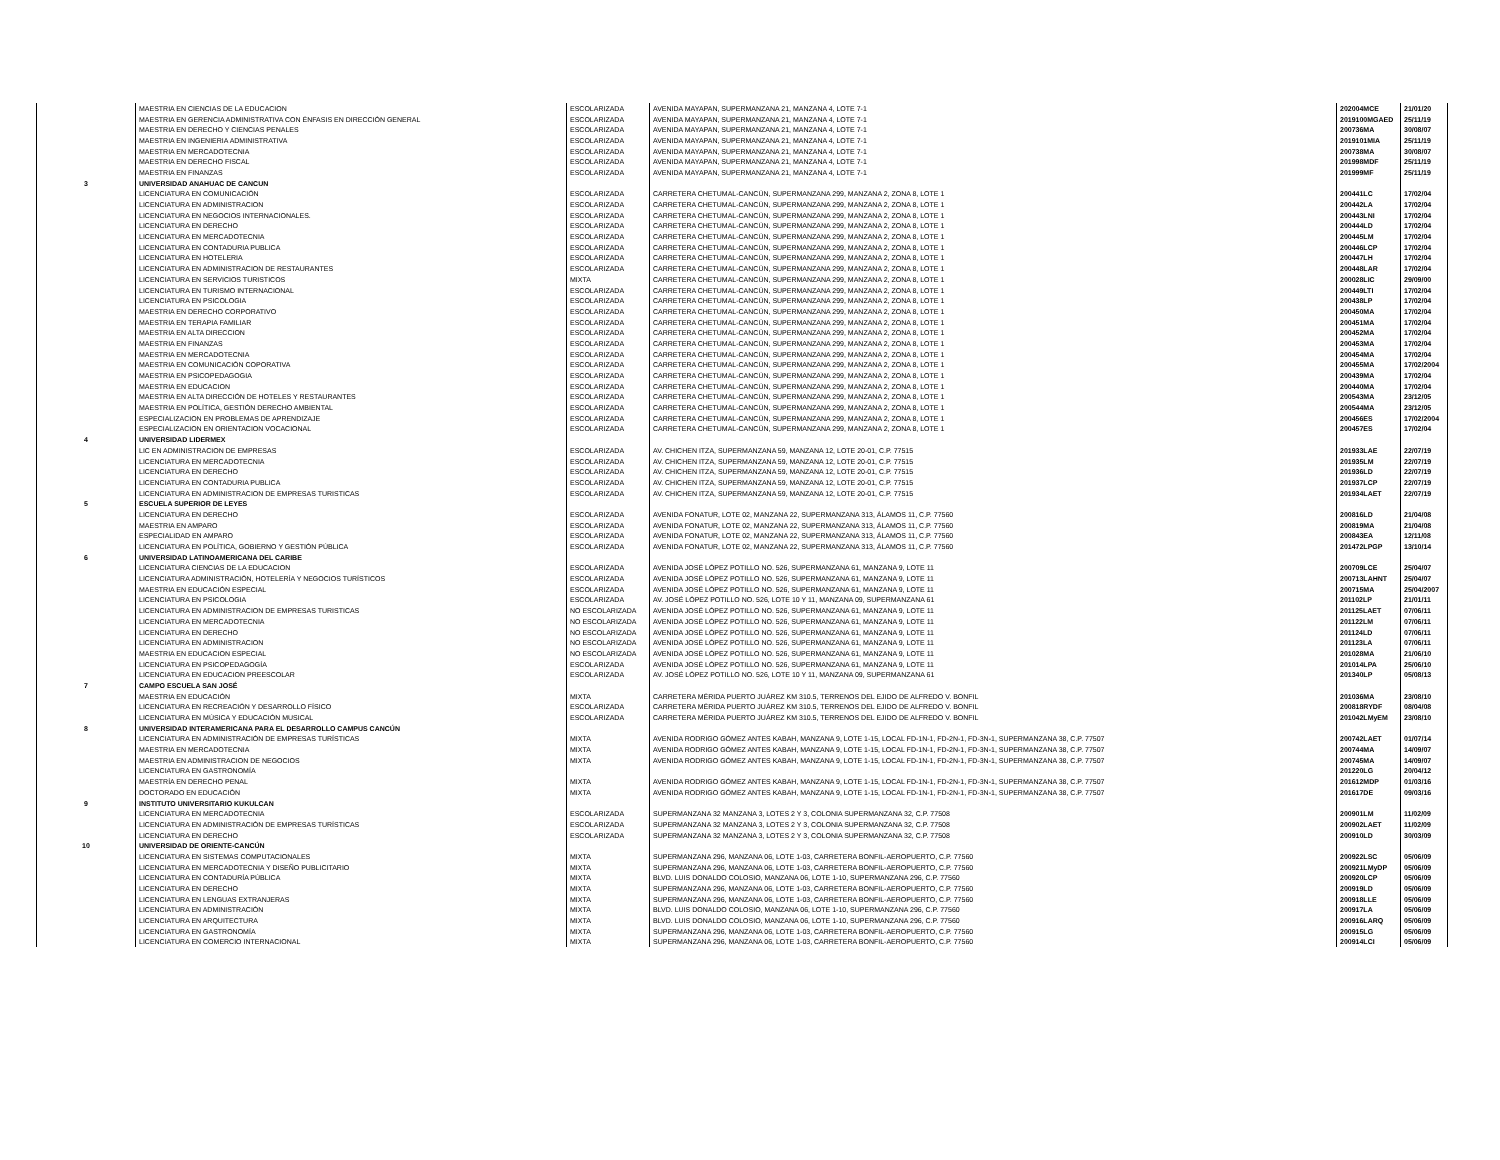| | MAESTRIA EN CIENCIAS DE LA EDUCACION | ESCOLARIZADA | AVENIDA MAYAPAN, SUPERMANZANA 21, MANZANA 4, LOTE 7-1 | 202004MCE | 21/01/20 |
| | MAESTRIA EN GERENCIA ADMINISTRATIVA CON ÉNFASIS EN DIRECCIÓN GENERAL | ESCOLARIZADA | AVENIDA MAYAPAN, SUPERMANZANA 21, MANZANA 4, LOTE 7-1 | 2019100MGAED | 25/11/19 |
| | MAESTRIA EN DERECHO Y CIENCIAS PENALES | ESCOLARIZADA | AVENIDA MAYAPAN, SUPERMANZANA 21, MANZANA 4, LOTE 7-1 | 200736MA | 30/08/07 |
| | MAESTRIA EN INGENIERIA ADMINISTRATIVA | ESCOLARIZADA | AVENIDA MAYAPAN, SUPERMANZANA 21, MANZANA 4, LOTE 7-1 | 2019101MIA | 25/11/19 |
| | MAESTRIA EN MERCADOTECNIA | ESCOLARIZADA | AVENIDA MAYAPAN, SUPERMANZANA 21, MANZANA 4, LOTE 7-1 | 200738MA | 30/08/07 |
| | MAESTRIA EN DERECHO FISCAL | ESCOLARIZADA | AVENIDA MAYAPAN, SUPERMANZANA 21, MANZANA 4, LOTE 7-1 | 201998MDF | 25/11/19 |
| | MAESTRIA EN FINANZAS | ESCOLARIZADA | AVENIDA MAYAPAN, SUPERMANZANA 21, MANZANA 4, LOTE 7-1 | 201999MF | 25/11/19 |
| 3 | UNIVERSIDAD ANAHUAC DE CANCUN | | | | |
| | LICENCIATURA EN COMUNICACIÓN | ESCOLARIZADA | CARRETERA CHETUMAL-CANCÚN, SUPERMANZANA 299, MANZANA 2, ZONA 8, LOTE 1 | 200441LC | 17/02/04 |
| | LICENCIATURA EN ADMINISTRACION | ESCOLARIZADA | CARRETERA CHETUMAL-CANCÚN, SUPERMANZANA 299, MANZANA 2, ZONA 8, LOTE 1 | 200442LA | 17/02/04 |
| | LICENCIATURA EN NEGOCIOS INTERNACIONALES. | ESCOLARIZADA | CARRETERA CHETUMAL-CANCÚN, SUPERMANZANA 299, MANZANA 2, ZONA 8, LOTE 1 | 200443LNI | 17/02/04 |
| | LICENCIATURA EN DERECHO | ESCOLARIZADA | CARRETERA CHETUMAL-CANCÚN, SUPERMANZANA 299, MANZANA 2, ZONA 8, LOTE 1 | 200444LD | 17/02/04 |
| | LICENCIATURA EN MERCADOTECNIA | ESCOLARIZADA | CARRETERA CHETUMAL-CANCÚN, SUPERMANZANA 299, MANZANA 2, ZONA 8, LOTE 1 | 200445LM | 17/02/04 |
| | LICENCIATURA EN CONTADURIA PUBLICA | ESCOLARIZADA | CARRETERA CHETUMAL-CANCÚN, SUPERMANZANA 299, MANZANA 2, ZONA 8, LOTE 1 | 200446LCP | 17/02/04 |
| | LICENCIATURA EN HOTELERIA | ESCOLARIZADA | CARRETERA CHETUMAL-CANCÚN, SUPERMANZANA 299, MANZANA 2, ZONA 8, LOTE 1 | 200447LH | 17/02/04 |
| | LICENCIATURA EN ADMINISTRACION DE RESTAURANTES | ESCOLARIZADA | CARRETERA CHETUMAL-CANCÚN, SUPERMANZANA 299, MANZANA 2, ZONA 8, LOTE 1 | 200448LAR | 17/02/04 |
| | LICENCIATURA EN SERVICIOS TURISTICOS | MIXTA | CARRETERA CHETUMAL-CANCÚN, SUPERMANZANA 299, MANZANA 2, ZONA 8, LOTE 1 | 200028LIC | 29/09/00 |
| | LICENCIATURA EN TURISMO INTERNACIONAL | ESCOLARIZADA | CARRETERA CHETUMAL-CANCÚN, SUPERMANZANA 299, MANZANA 2, ZONA 8, LOTE 1 | 200449LTI | 17/02/04 |
| | LICENCIATURA EN PSICOLOGIA | ESCOLARIZADA | CARRETERA CHETUMAL-CANCÚN, SUPERMANZANA 299, MANZANA 2, ZONA 8, LOTE 1 | 200438LP | 17/02/04 |
| | MAESTRIA EN DERECHO CORPORATIVO | ESCOLARIZADA | CARRETERA CHETUMAL-CANCÚN, SUPERMANZANA 299, MANZANA 2, ZONA 8, LOTE 1 | 200450MA | 17/02/04 |
| | MAESTRIA EN TERAPIA FAMILIAR | ESCOLARIZADA | CARRETERA CHETUMAL-CANCÚN, SUPERMANZANA 299, MANZANA 2, ZONA 8, LOTE 1 | 200451MA | 17/02/04 |
| | MAESTRIA EN ALTA DIRECCION | ESCOLARIZADA | CARRETERA CHETUMAL-CANCÚN, SUPERMANZANA 299, MANZANA 2, ZONA 8, LOTE 1 | 200452MA | 17/02/04 |
| | MAESTRIA EN FINANZAS | ESCOLARIZADA | CARRETERA CHETUMAL-CANCÚN, SUPERMANZANA 299, MANZANA 2, ZONA 8, LOTE 1 | 200453MA | 17/02/04 |
| | MAESTRIA EN MERCADOTECNIA | ESCOLARIZADA | CARRETERA CHETUMAL-CANCÚN, SUPERMANZANA 299, MANZANA 2, ZONA 8, LOTE 1 | 200454MA | 17/02/04 |
| | MAESTRIA EN COMUNICACIÓN COPORATIVA | ESCOLARIZADA | CARRETERA CHETUMAL-CANCÚN, SUPERMANZANA 299, MANZANA 2, ZONA 8, LOTE 1 | 200455MA | 17/02/2004 |
| | MAESTRIA EN PSICOPEDAGOGIA | ESCOLARIZADA | CARRETERA CHETUMAL-CANCÚN, SUPERMANZANA 299, MANZANA 2, ZONA 8, LOTE 1 | 200439MA | 17/02/04 |
| | MAESTRIA EN EDUCACION | ESCOLARIZADA | CARRETERA CHETUMAL-CANCÚN, SUPERMANZANA 299, MANZANA 2, ZONA 8, LOTE 1 | 200440MA | 17/02/04 |
| | MAESTRIA EN ALTA DIRECCIÓN DE HOTELES Y RESTAURANTES | ESCOLARIZADA | CARRETERA CHETUMAL-CANCÚN, SUPERMANZANA 299, MANZANA 2, ZONA 8, LOTE 1 | 200543MA | 23/12/05 |
| | MAESTRIA EN POLÍTICA, GESTIÓN DERECHO AMBIENTAL | ESCOLARIZADA | CARRETERA CHETUMAL-CANCÚN, SUPERMANZANA 299, MANZANA 2, ZONA 8, LOTE 1 | 200544MA | 23/12/05 |
| | ESPECIALIZACION EN PROBLEMAS DE APRENDIZAJE | ESCOLARIZADA | CARRETERA CHETUMAL-CANCÚN, SUPERMANZANA 299, MANZANA 2, ZONA 8, LOTE 1 | 200456ES | 17/02/2004 |
| | ESPECIALIZACION EN ORIENTACION VOCACIONAL | ESCOLARIZADA | CARRETERA CHETUMAL-CANCÚN, SUPERMANZANA 299, MANZANA 2, ZONA 8, LOTE 1 | 200457ES | 17/02/04 |
| 4 | UNIVERSIDAD LIDERMEX | | | | |
| | LIC EN ADMINISTRACION DE EMPRESAS | ESCOLARIZADA | AV. CHICHEN ITZA, SUPERMANZANA 59, MANZANA 12, LOTE 20-01, C.P. 77515 | 201933LAE | 22/07/19 |
| | LICENCIATURA EN MERCADOTECNIA | ESCOLARIZADA | AV. CHICHEN ITZA, SUPERMANZANA 59, MANZANA 12, LOTE 20-01, C.P. 77515 | 201935LM | 22/07/19 |
| | LICENCIATURA EN DERECHO | ESCOLARIZADA | AV. CHICHEN ITZA, SUPERMANZANA 59, MANZANA 12, LOTE 20-01, C.P. 77515 | 201936LD | 22/07/19 |
| | LICENCIATURA EN CONTADURIA PUBLICA | ESCOLARIZADA | AV. CHICHEN ITZA, SUPERMANZANA 59, MANZANA 12, LOTE 20-01, C.P. 77515 | 201937LCP | 22/07/19 |
| | LICENCIATURA EN ADMINISTRACION DE EMPRESAS TURISTICAS | ESCOLARIZADA | AV. CHICHEN ITZA, SUPERMANZANA 59, MANZANA 12, LOTE 20-01, C.P. 77515 | 201934LAET | 22/07/19 |
| 5 | ESCUELA SUPERIOR DE LEYES | | | | |
| | LICENCIATURA EN DERECHO | ESCOLARIZADA | AVENIDA FONATUR, LOTE 02, MANZANA 22, SUPERMANZANA 313, ÁLAMOS 11, C.P. 77560 | 200816LD | 21/04/08 |
| | MAESTRIA EN AMPARO | ESCOLARIZADA | AVENIDA FONATUR, LOTE 02, MANZANA 22, SUPERMANZANA 313, ÁLAMOS 11, C.P. 77560 | 200819MA | 21/04/08 |
| | ESPECIALIDAD EN AMPARO | ESCOLARIZADA | AVENIDA FONATUR, LOTE 02, MANZANA 22, SUPERMANZANA 313, ÁLAMOS 11, C.P. 77560 | 200843EA | 12/11/08 |
| | LICENCIATURA EN POLÍTICA, GOBIERNO Y GESTIÓN PÚBLICA | ESCOLARIZADA | AVENIDA FONATUR, LOTE 02, MANZANA 22, SUPERMANZANA 313, ÁLAMOS 11, C.P. 77560 | 201472LPGP | 13/10/14 |
| 6 | UNIVERSIDAD LATINOAMERICANA DEL CARIBE | | | | |
| | LICENCIATURA CIENCIAS DE LA EDUCACION | ESCOLARIZADA | AVENIDA JOSÉ LÓPEZ POTILLO NO. 526, SUPERMANZANA 61, MANZANA 9, LOTE 11 | 200709LCE | 25/04/07 |
| | LICENCIATURA ADMINISTRACIÓN, HOTELERÍA Y NEGOCIOS TURÍSTICOS | ESCOLARIZADA | AVENIDA JOSÉ LÓPEZ POTILLO NO. 526, SUPERMANZANA 61, MANZANA 9, LOTE 11 | 200713LAHNT | 25/04/07 |
| | MAESTRIA EN EDUCACIÓN ESPECIAL | ESCOLARIZADA | AVENIDA JOSÉ LÓPEZ POTILLO NO. 526, SUPERMANZANA 61, MANZANA 9, LOTE 11 | 200715MA | 25/04/2007 |
| | LICENCIATURA EN PSICOLOGIA | ESCOLARIZADA | AV. JOSÉ LÓPEZ POTILLO NO. 526, LOTE 10 Y 11, MANZANA 09, SUPERMANZANA 61 | 201102LP | 21/01/11 |
| | LICENCIATURA EN ADMINISTRACION DE EMPRESAS TURISTICAS | NO ESCOLARIZADA | AVENIDA JOSÉ LÓPEZ POTILLO NO. 526, SUPERMANZANA 61, MANZANA 9, LOTE 11 | 201125LAET | 07/06/11 |
| | LICENCIATURA EN MERCADOTECNIA | NO ESCOLARIZADA | AVENIDA JOSÉ LÓPEZ POTILLO NO. 526, SUPERMANZANA 61, MANZANA 9, LOTE 11 | 201122LM | 07/06/11 |
| | LICENCIATURA EN DERECHO | NO ESCOLARIZADA | AVENIDA JOSÉ LÓPEZ POTILLO NO. 526, SUPERMANZANA 61, MANZANA 9, LOTE 11 | 201124LD | 07/06/11 |
| | LICENCIATURA EN ADMINISTRACION | NO ESCOLARIZADA | AVENIDA JOSÉ LÓPEZ POTILLO NO. 526, SUPERMANZANA 61, MANZANA 9, LOTE 11 | 201123LA | 07/06/11 |
| | MAESTRIA EN EDUCACION ESPECIAL | NO ESCOLARIZADA | AVENIDA JOSÉ LÓPEZ POTILLO NO. 526, SUPERMANZANA 61, MANZANA 9, LOTE 11 | 201028MA | 21/06/10 |
| | LICENCIATURA EN PSICOPEDAGOGÍA | ESCOLARIZADA | AVENIDA JOSÉ LÓPEZ POTILLO NO. 526, SUPERMANZANA 61, MANZANA 9, LOTE 11 | 201014LPA | 25/06/10 |
| | LICENCIATURA EN EDUCACION PREESCOLAR | ESCOLARIZADA | AV. JOSÉ LÓPEZ POTILLO NO. 526, LOTE 10 Y 11, MANZANA 09, SUPERMANZANA 61 | 201340LP | 05/08/13 |
| 7 | CAMPO ESCUELA SAN JOSÉ | | | | |
| | MAESTRIA EN EDUCACIÓN | MIXTA | CARRETERA MÉRIDA PUERTO JUÁREZ KM 310.5, TERRENOS DEL EJIDO DE ALFREDO V. BONFIL | 201036MA | 23/08/10 |
| | LICENCIATURA EN RECREACIÓN Y DESARROLLO FÍSICO | ESCOLARIZADA | CARRETERA MÉRIDA PUERTO JUÁREZ KM 310.5, TERRENOS DEL EJIDO DE ALFREDO V. BONFIL | 200818RYDF | 08/04/08 |
| | LICENCIATURA EN MÚSICA Y EDUCACIÓN MUSICAL | ESCOLARIZADA | CARRETERA MÉRIDA PUERTO JUÁREZ KM 310.5, TERRENOS DEL EJIDO DE ALFREDO V. BONFIL | 201042LMyEM | 23/08/10 |
| 8 | UNIVERSIDAD INTERAMERICANA PARA EL DESARROLLO CAMPUS CANCÚN | | | | |
| | LICENCIATURA EN ADMINISTRACIÓN DE EMPRESAS TURÍSTICAS | MIXTA | AVENIDA RODRIGO GÓMEZ ANTES KABAH, MANZANA 9, LOTE 1-15, LOCAL FD-1N-1, FD-2N-1, FD-3N-1, SUPERMANZANA 38, C.P. 77507 | 200742LAET | 01/07/14 |
| | MAESTRIA EN MERCADOTECNIA | MIXTA | AVENIDA RODRIGO GÓMEZ ANTES KABAH, MANZANA 9, LOTE 1-15, LOCAL FD-1N-1, FD-2N-1, FD-3N-1, SUPERMANZANA 38, C.P. 77507 | 200744MA | 14/09/07 |
| | MAESTRIA EN ADMINISTRACION DE NEGOCIOS | MIXTA | AVENIDA RODRIGO GÓMEZ ANTES KABAH, MANZANA 9, LOTE 1-15, LOCAL FD-1N-1, FD-2N-1, FD-3N-1, SUPERMANZANA 38, C.P. 77507 | 200745MA | 14/09/07 |
| | LICENCIATURA EN GASTRONOMÍA | | | 201220LG | 20/04/12 |
| | MAESTRÍA EN DERECHO PENAL | MIXTA | AVENIDA RODRIGO GÓMEZ ANTES KABAH, MANZANA 9, LOTE 1-15, LOCAL FD-1N-1, FD-2N-1, FD-3N-1, SUPERMANZANA 38, C.P. 77507 | 201612MDP | 01/03/16 |
| | DOCTORADO EN EDUCACIÓN | MIXTA | AVENIDA RODRIGO GÓMEZ ANTES KABAH, MANZANA 9, LOTE 1-15, LOCAL FD-1N-1, FD-2N-1, FD-3N-1, SUPERMANZANA 38, C.P. 77507 | 201617DE | 09/03/16 |
| 9 | INSTITUTO UNIVERSITARIO KUKULCAN | | | | |
| | LICENCIATURA EN MERCADOTECNIA | ESCOLARIZADA | SUPERMANZANA 32 MANZANA 3, LOTES 2 Y 3, COLONIA SUPERMANZANA 32, C.P. 77508 | 200901LM | 11/02/09 |
| | LICENCIATURA EN ADMINISTRACIÓN DE EMPRESAS TURÍSTICAS | ESCOLARIZADA | SUPERMANZANA 32 MANZANA 3, LOTES 2 Y 3, COLONIA SUPERMANZANA 32, C.P. 77508 | 200902LAET | 11/02/09 |
| | LICENCIATURA EN DERECHO | ESCOLARIZADA | SUPERMANZANA 32 MANZANA 3, LOTES 2 Y 3, COLONIA SUPERMANZANA 32, C.P. 77508 | 200910LD | 30/03/09 |
| 10 | UNIVERSIDAD DE ORIENTE-CANCÚN | | | | |
| | LICENCIATURA EN SISTEMAS COMPUTACIONALES | MIXTA | SUPERMANZANA 296, MANZANA 06, LOTE 1-03, CARRETERA BONFIL-AEROPUERTO, C.P. 77560 | 200922LSC | 05/06/09 |
| | LICENCIATURA EN MERCADOTECNIA Y DISEÑO PUBLICITARIO | MIXTA | SUPERMANZANA 296, MANZANA 06, LOTE 1-03, CARRETERA BONFIL-AEROPUERTO, C.P. 77560 | 200921LMyDP | 05/06/09 |
| | LICENCIATURA EN CONTADURÍA PÚBLICA | MIXTA | BLVD. LUIS DONALDO COLOSIO, MANZANA 06, LOTE 1-10, SUPERMANZANA 296, C.P. 77560 | 200920LCP | 05/06/09 |
| | LICENCIATURA EN DERECHO | MIXTA | SUPERMANZANA 296, MANZANA 06, LOTE 1-03, CARRETERA BONFIL-AEROPUERTO, C.P. 77560 | 200919LD | 05/06/09 |
| | LICENCIATURA EN LENGUAS EXTRANJERAS | MIXTA | SUPERMANZANA 296, MANZANA 06, LOTE 1-03, CARRETERA BONFIL-AEROPUERTO, C.P. 77560 | 200918LLE | 05/06/09 |
| | LICENCIATURA EN ADMINISTRACIÓN | MIXTA | BLVD. LUIS DONALDO COLOSIO, MANZANA 06, LOTE 1-10, SUPERMANZANA 296, C.P. 77560 | 200917LA | 05/06/09 |
| | LICENCIATURA EN ARQUITECTURA | MIXTA | BLVD. LUIS DONALDO COLOSIO, MANZANA 06, LOTE 1-10, SUPERMANZANA 296, C.P. 77560 | 200916LARQ | 05/06/09 |
| | LICENCIATURA EN GASTRONOMÍA | MIXTA | SUPERMANZANA 296, MANZANA 06, LOTE 1-03, CARRETERA BONFIL-AEROPUERTO, C.P. 77560 | 200915LG | 05/06/09 |
| | LICENCIATURA EN COMERCIO INTERNACIONAL | MIXTA | SUPERMANZANA 296, MANZANA 06, LOTE 1-03, CARRETERA BONFIL-AEROPUERTO, C.P. 77560 | 200914LCI | 05/06/09 |